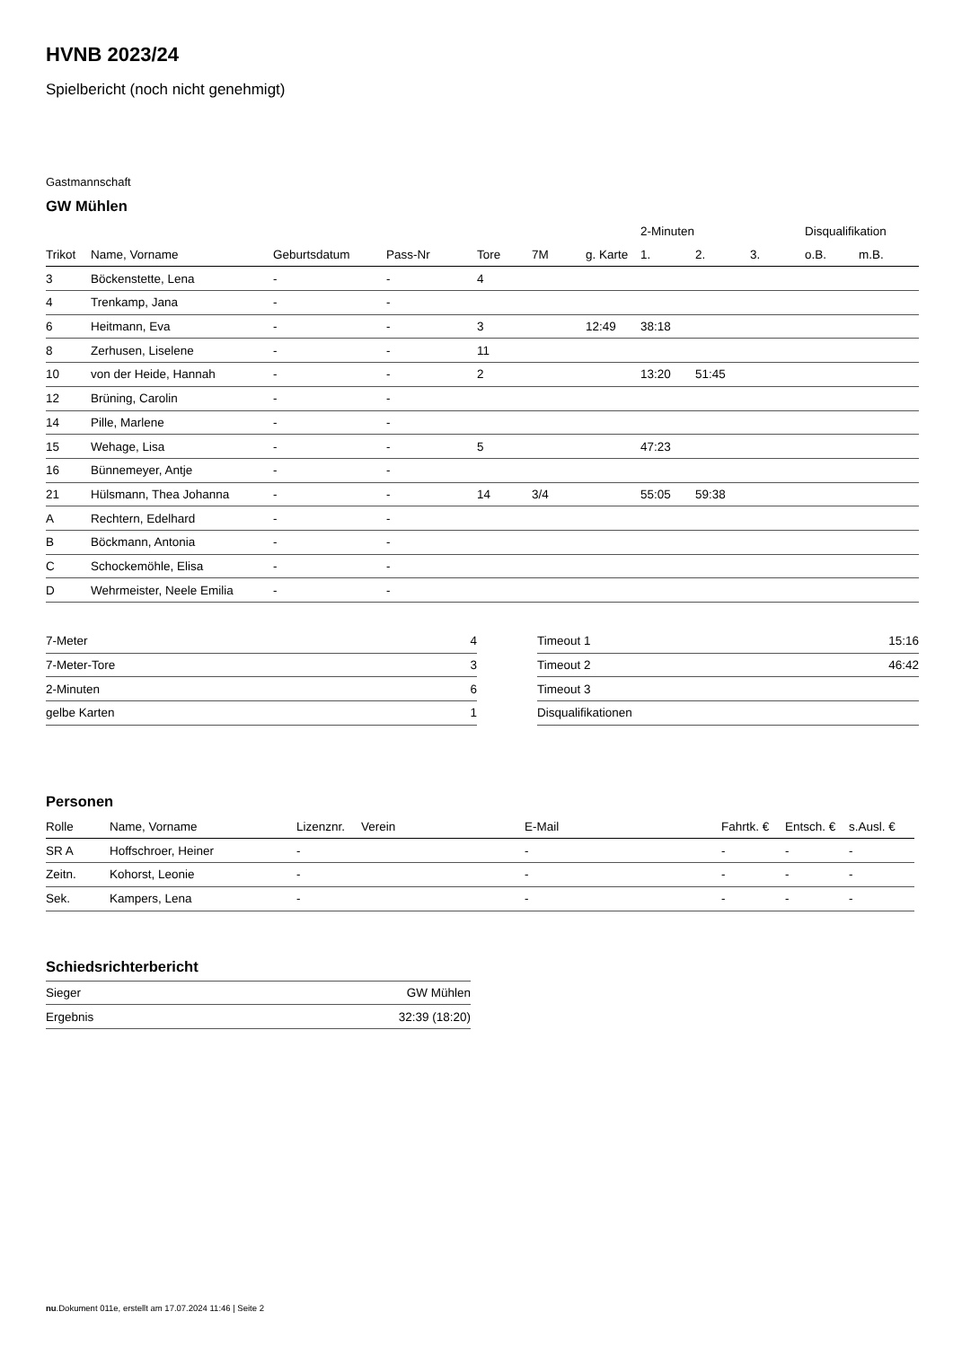HVNB 2023/24
Spielbericht (noch nicht genehmigt)
Gastmannschaft
GW Mühlen
| | | | | | | | 2-Minuten | | | Disqualifikation | |
| --- | --- | --- | --- | --- | --- | --- | --- | --- | --- | --- | --- |
| Trikot | Name, Vorname | Geburtsdatum | Pass-Nr | Tore | 7M | g. Karte | 1. | 2. | 3. | o.B. | m.B. |
| 3 | Böckenstette, Lena | - | - | 4 | | | | | | | |
| 4 | Trenkamp, Jana | - | - | | | | | | | | |
| 6 | Heitmann, Eva | - | - | 3 | | 12:49 | 38:18 | | | | |
| 8 | Zerhusen, Liselene | - | - | 11 | | | | | | | |
| 10 | von der Heide, Hannah | - | - | 2 | | | 13:20 | 51:45 | | | |
| 12 | Brüning, Carolin | - | - | | | | | | | | |
| 14 | Pille, Marlene | - | - | | | | | | | | |
| 15 | Wehage, Lisa | - | - | 5 | | | 47:23 | | | | |
| 16 | Bünnemeyer, Antje | - | - | | | | | | | | |
| 21 | Hülsmann, Thea Johanna | - | - | 14 | 3/4 | | 55:05 | 59:38 | | | |
| A | Rechtern, Edelhard | - | - | | | | | | | | |
| B | Böckmann, Antonia | - | - | | | | | | | | |
| C | Schockemöhle, Elisa | - | - | | | | | | | | |
| D | Wehrmeister, Neele Emilia | - | - | | | | | | | | |
| 7-Meter | 4 |
| 7-Meter-Tore | 3 |
| 2-Minuten | 6 |
| gelbe Karten | 1 |
| Timeout 1 | 15:16 |
| Timeout 2 | 46:42 |
| Timeout 3 | |
| Disqualifikationen | |
Personen
| Rolle | Name, Vorname | Lizenznr. | Verein | E-Mail | Fahrtk. € | Entsch. € | s.Ausl. € |
| --- | --- | --- | --- | --- | --- | --- | --- |
| SR A | Hoffschroer, Heiner | - | | - | - | - | - |
| Zeitn. | Kohorst, Leonie | - | | - | - | - | - |
| Sek. | Kampers, Lena | - | | - | - | - | - |
Schiedsrichterbericht
| Sieger | GW Mühlen |
| Ergebnis | 32:39 (18:20) |
nu.Dokument 011e, erstellt am 17.07.2024 11:46 | Seite 2